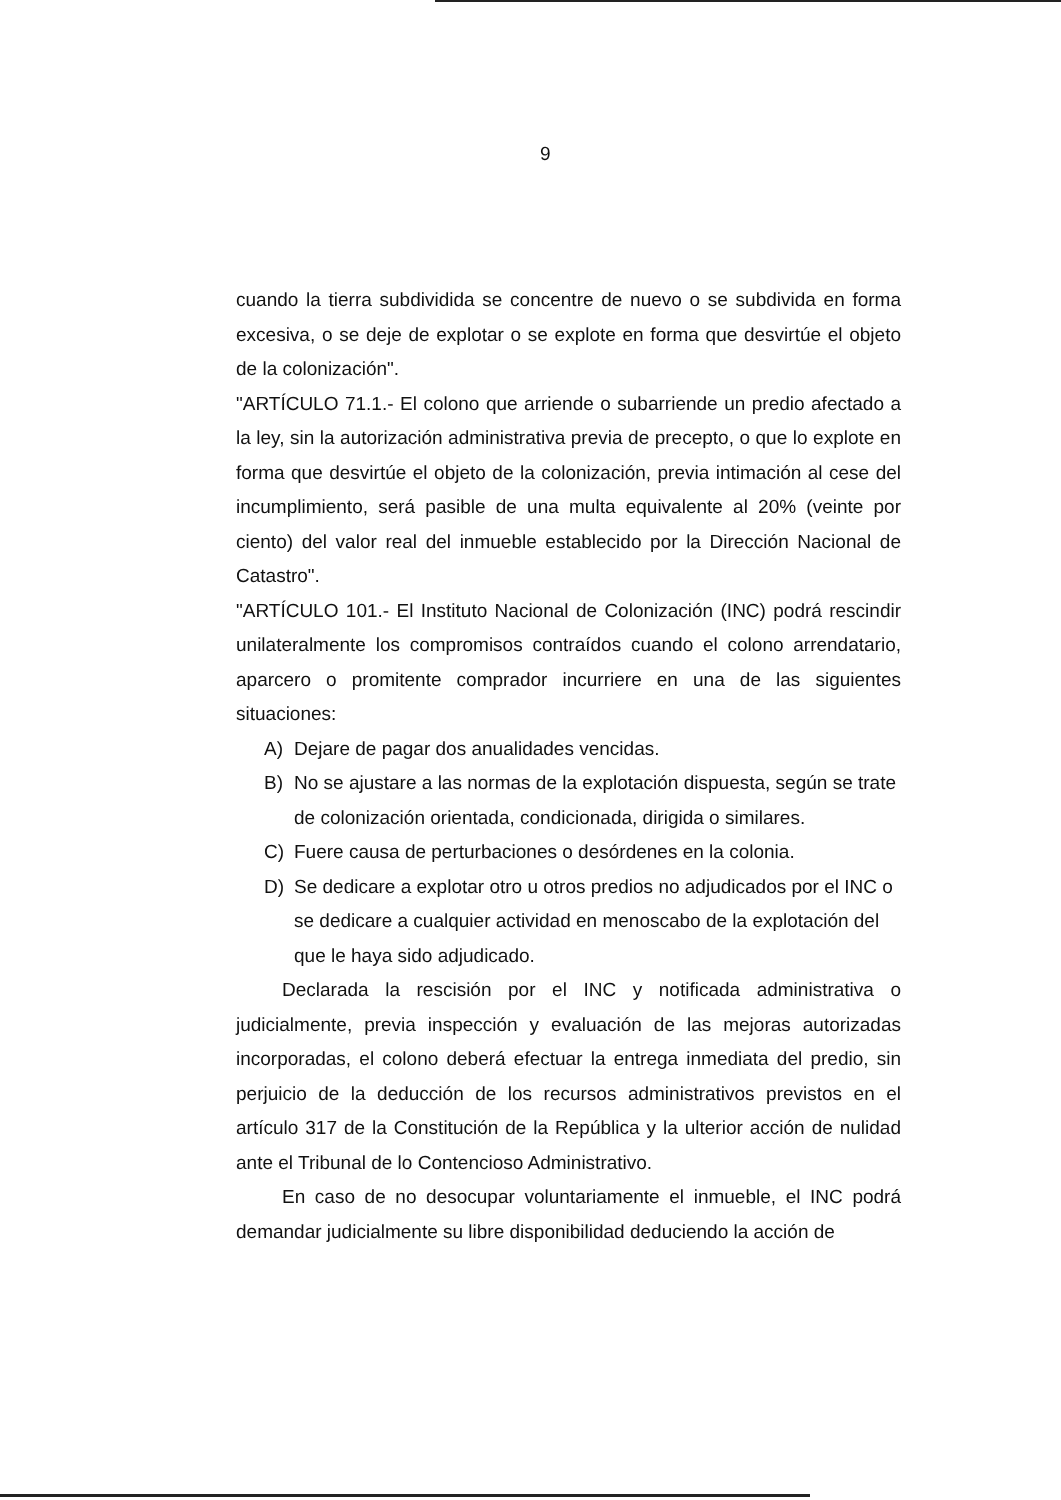9
cuando la tierra subdividida se concentre de nuevo o se subdivida en forma excesiva, o se deje de explotar o se explote en forma que desvirtúe el objeto de la colonización".
"ARTÍCULO 71.1.- El colono que arriende o subarriende un predio afectado a la ley, sin la autorización administrativa previa de precepto, o que lo explote en forma que desvirtúe el objeto de la colonización, previa intimación al cese del incumplimiento, será pasible de una multa equivalente al 20% (veinte por ciento) del valor real del inmueble establecido por la Dirección Nacional de Catastro".
"ARTÍCULO 101.- El Instituto Nacional de Colonización (INC) podrá rescindir unilateralmente los compromisos contraídos cuando el colono arrendatario, aparcero o promitente comprador incurriere en una de las siguientes situaciones:
A) Dejare de pagar dos anualidades vencidas.
B) No se ajustare a las normas de la explotación dispuesta, según se trate de colonización orientada, condicionada, dirigida o similares.
C) Fuere causa de perturbaciones o desórdenes en la colonia.
D) Se dedicare a explotar otro u otros predios no adjudicados por el INC o se dedicare a cualquier actividad en menoscabo de la explotación del que le haya sido adjudicado.
Declarada la rescisión por el INC y notificada administrativa o judicialmente, previa inspección y evaluación de las mejoras autorizadas incorporadas, el colono deberá efectuar la entrega inmediata del predio, sin perjuicio de la deducción de los recursos administrativos previstos en el artículo 317 de la Constitución de la República y la ulterior acción de nulidad ante el Tribunal de lo Contencioso Administrativo.
En caso de no desocupar voluntariamente el inmueble, el INC podrá demandar judicialmente su libre disponibilidad deduciendo la acción de